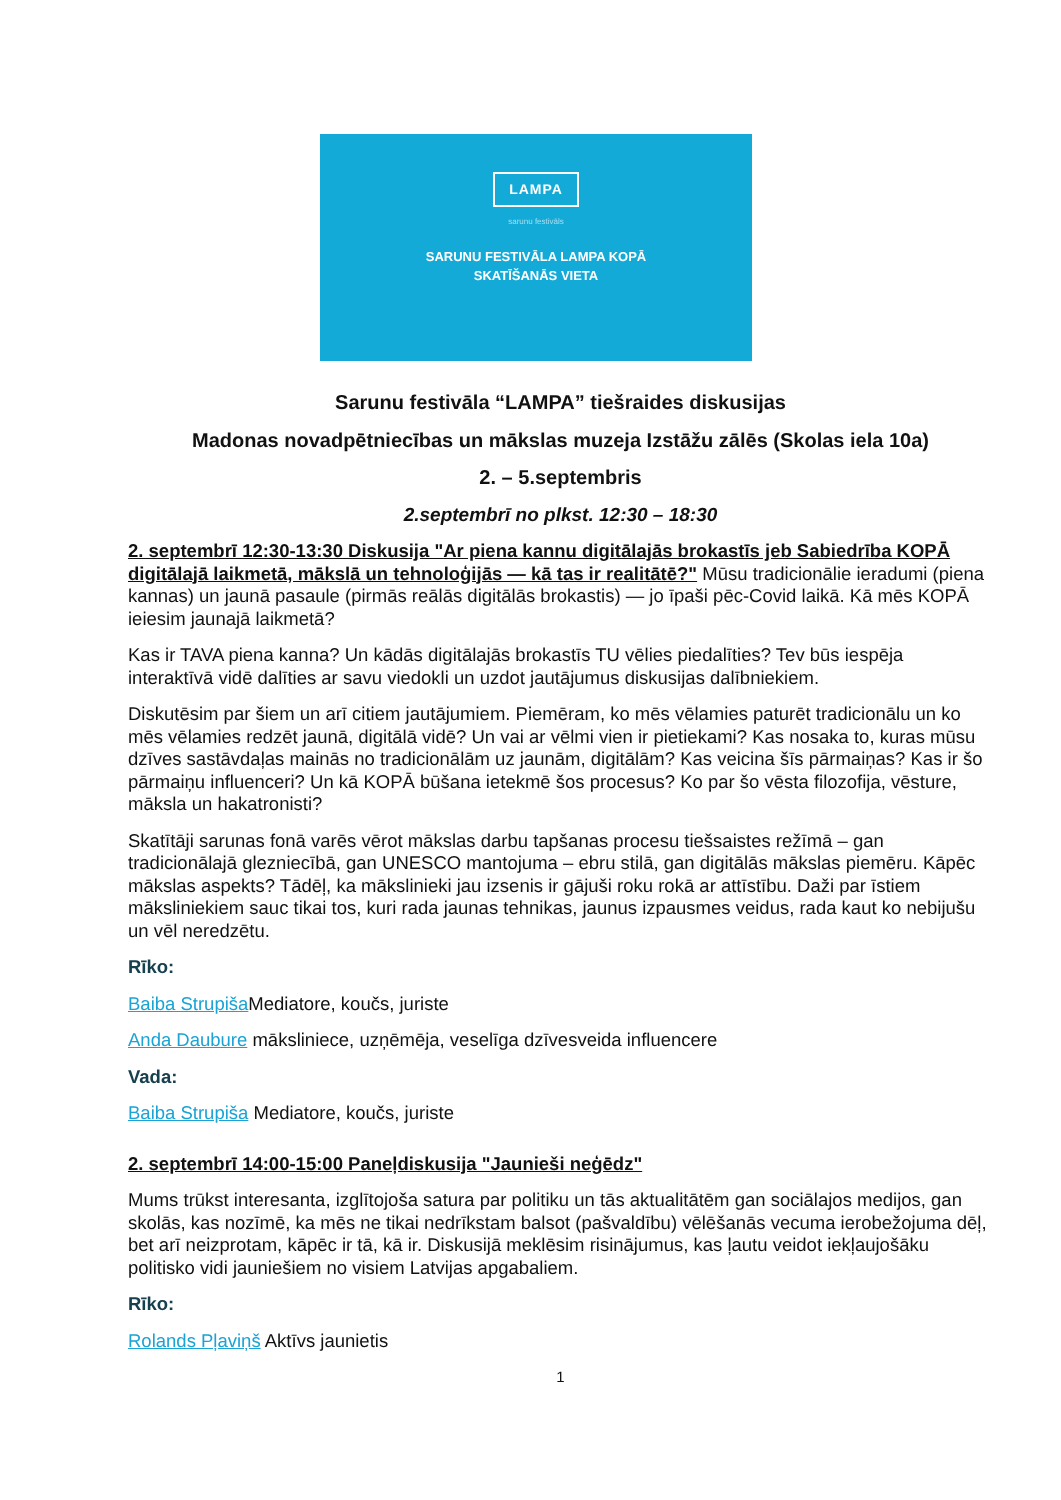LAMPA
sarunu festivāls
SARUNU FESTIVĀLA LAMPA KOPĀ
SKATĪŠANĀS VIETA
Sarunu festivāla “LAMPA” tiešraides diskusijas
Madonas novadpētniecības un mākslas muzeja Izstāžu zālēs (Skolas iela 10a)
2. – 5.septembris
2.septembrī no plkst. 12:30 – 18:30
2. septembrī 12:30-13:30 Diskusija "Ar piena kannu digitālajās brokastīs jeb Sabiedrība KOPĀ digitālajā laikmetā, mākslā un tehnoloģijās — kā tas ir realitātē?" Mūsu tradicionālie ieradumi (piena kannas) un jaunā pasaule (pirmās reālās digitālās brokastis) — jo īpaši pēc-Covid laikā. Kā mēs KOPĀ ieiesim jaunajā laikmetā?
Kas ir TAVA piena kanna? Un kādās digitālajās brokastīs TU vēlies piedalīties? Tev būs iespēja interaktīvā vidē dalīties ar savu viedokli un uzdot jautājumus diskusijas dalībniekiem.
Diskutēsim par šiem un arī citiem jautājumiem. Piemēram, ko mēs vēlamies paturēt tradicionālu un ko mēs vēlamies redzēt jaunā, digitālā vidē? Un vai ar vēlmi vien ir pietiekami? Kas nosaka to, kuras mūsu dzīves sastāvdaļas mainās no tradicionālām uz jaunām, digitālām? Kas veicina šīs pārmaiņas? Kas ir šo pārmaiņu influenceri? Un kā KOPĀ būšana ietekmē šos procesus? Ko par šo vēsta filozofija, vēsture, māksla un hakatronisti?
Skatītāji sarunas fonā varēs vērot mākslas darbu tapšanas procesu tiešsaistes režīmā – gan tradicionālajā glezniecībā, gan UNESCO mantojuma – ebru stilā, gan digitālās mākslas piemēru. Kāpēc mākslas aspekts? Tādēļ, ka mākslinieki jau izsenis ir gājuši roku rokā ar attīstību. Daži par īstiem māksliniekiem sauc tikai tos, kuri rada jaunas tehnikas, jaunus izpausmes veidus, rada kaut ko nebijušu un vēl neredzētu.
Rīko:
Baiba Strupiša Mediatore, koučs, juriste
Anda Daubure māksliniece, uzņēmēja, veselīga dzīvesveida influencere
Vada:
Baiba Strupiša Mediatore, koučs, juriste
2. septembrī 14:00-15:00 Paneļdiskusija "Jaunieši neģēdz"
Mums trūkst interesanta, izglītojoša satura par politiku un tās aktualitātēm gan sociālajos medijos, gan skolās, kas nozīmē, ka mēs ne tikai nedrīkstam balsot (pašvaldību) vēlēšanās vecuma ierobežojuma dēļ, bet arī neizprotam, kāpēc ir tā, kā ir. Diskusijā meklēsim risinājumus, kas ļautu veidot iekļaujošāku politisko vidi jauniešiem no visiem Latvijas apgabaliem.
Rīko:
Rolands Pļaviņš Aktīvs jaunietis
1